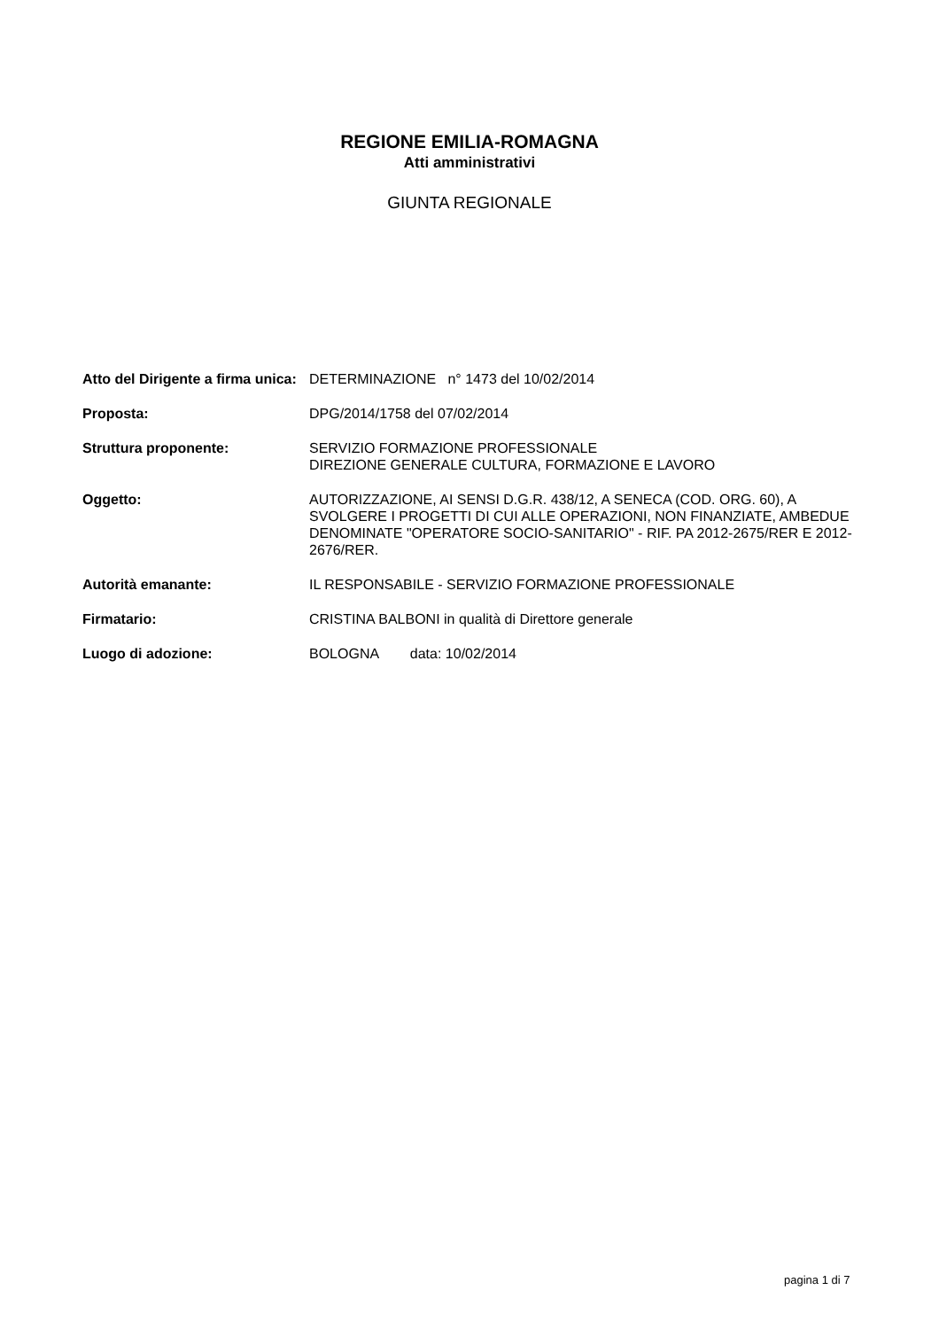REGIONE EMILIA-ROMAGNA
Atti amministrativi
GIUNTA REGIONALE
| Atto del Dirigente a firma unica: | DETERMINAZIONE n° 1473 del 10/02/2014 |
| Proposta: | DPG/2014/1758 del 07/02/2014 |
| Struttura proponente: | SERVIZIO FORMAZIONE PROFESSIONALE DIREZIONE GENERALE CULTURA, FORMAZIONE E LAVORO |
| Oggetto: | AUTORIZZAZIONE, AI SENSI D.G.R. 438/12, A SENECA (COD. ORG. 60), A SVOLGERE I PROGETTI DI CUI ALLE OPERAZIONI, NON FINANZIATE, AMBEDUE DENOMINATE "OPERATORE SOCIO-SANITARIO" - RIF. PA 2012-2675/RER E 2012-2676/RER. |
| Autorità emanante: | IL RESPONSABILE - SERVIZIO FORMAZIONE PROFESSIONALE |
| Firmatario: | CRISTINA BALBONI in qualità di Direttore generale |
| Luogo di adozione: | BOLOGNA data: 10/02/2014 |
pagina 1 di 7